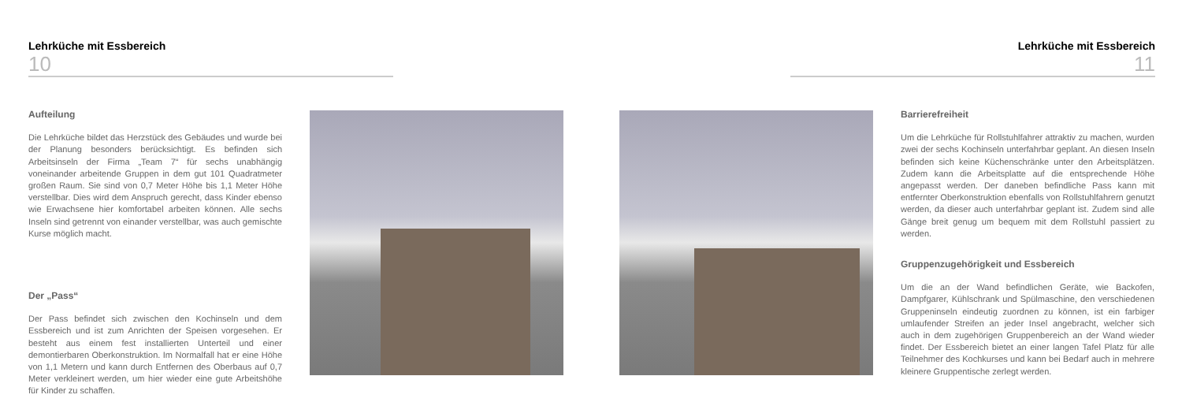Lehrküche mit Essbereich
10
Aufteilung
Die Lehrküche bildet das Herzstück des Gebäudes und wurde bei der Planung besonders berücksichtigt. Es befinden sich Arbeitsinseln der Firma „Team 7“ für sechs unabhängig voneinander arbeitende Gruppen in dem gut 101 Quadratmeter großen Raum. Sie sind von 0,7 Meter Höhe bis 1,1 Meter Höhe verstellbar. Dies wird dem Anspruch gerecht, dass Kinder ebenso wie Erwachsene hier komfortabel arbeiten können. Alle sechs Inseln sind getrennt von einander verstellbar, was auch gemischte Kurse möglich macht.
Der „Pass“
Der Pass befindet sich zwischen den Kochinseln und dem Essbereich und ist zum Anrichten der Speisen vorgesehen. Er besteht aus einem fest installierten Unterteil und einer demontierbaren Oberkonstruktion. Im Normalfall hat er eine Höhe von 1,1 Metern und kann durch Entfernen des Oberbaus auf 0,7 Meter verkleinert werden, um hier wieder eine gute Arbeitshöhe für Kinder zu schaffen.
Lehrküche mit Essbereich
11
Barrierefreiheit
Um die Lehrküche für Rollstuhlfahrer attraktiv zu machen, wurden zwei der sechs Kochinseln unterfahrbar geplant. An diesen Inseln befinden sich keine Küchenschränke unter den Arbeitsplätzen. Zudem kann die Arbeitsplatte auf die entsprechende Höhe angepasst werden. Der daneben befindliche Pass kann mit entfernter Oberkonstruktion ebenfalls von Rollstuhlfahrern genutzt werden, da dieser auch unterfahrbar geplant ist. Zudem sind alle Gänge breit genug um bequem mit dem Rollstuhl passiert zu werden.
Gruppenzugehörigkeit und Essbereich
Um die an der Wand befindlichen Geräte, wie Backofen, Dampfgarer, Kühlschrank und Spülmaschine, den verschiedenen Gruppeninseln eindeutig zuordnen zu können, ist ein farbiger umlaufender Streifen an jeder Insel angebracht, welcher sich auch in dem zugehörigen Gruppenbereich an der Wand wieder findet. Der Essbereich bietet an einer langen Tafel Platz für alle Teilnehmer des Kochkurses und kann bei Bedarf auch in mehrere kleinere Gruppentische zerlegt werden.